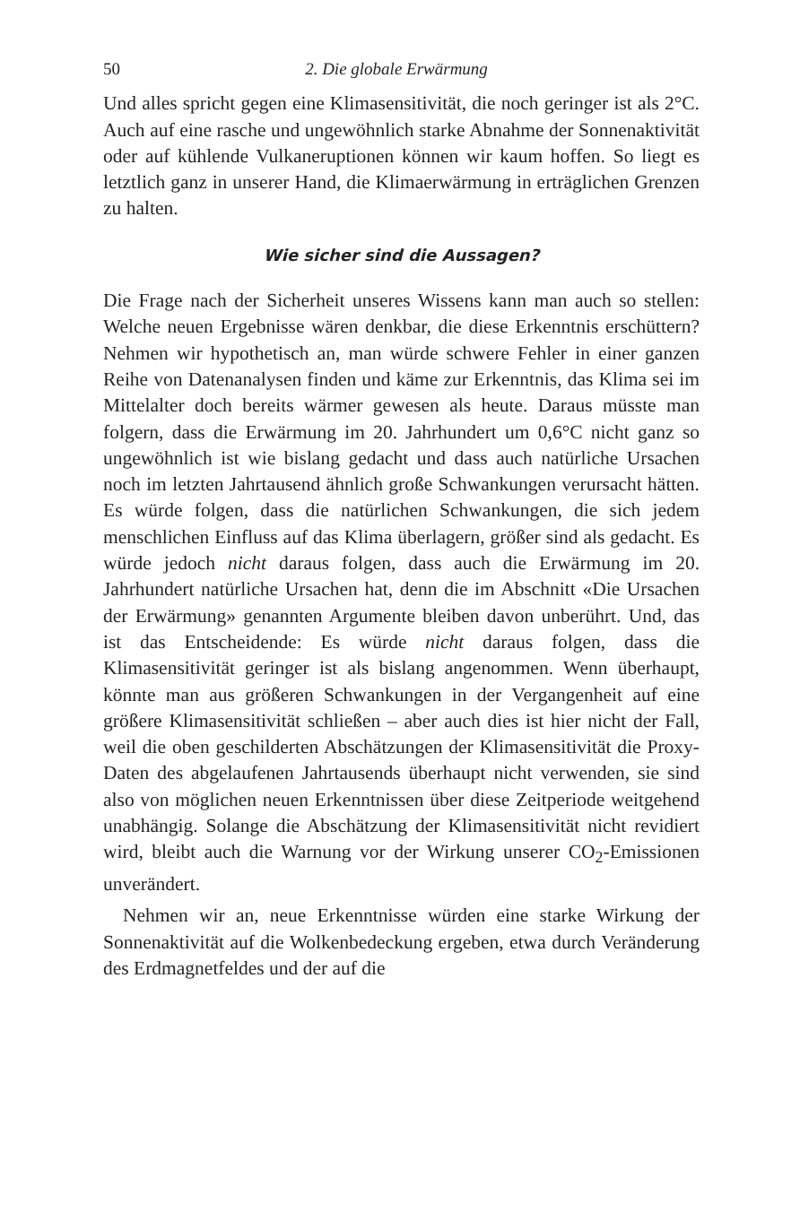50 2. Die globale Erwärmung
Und alles spricht gegen eine Klimasensitivität, die noch geringer ist als 2°C. Auch auf eine rasche und ungewöhnlich starke Abnahme der Sonnenaktivität oder auf kühlende Vulkaneruptionen können wir kaum hoffen. So liegt es letztlich ganz in unserer Hand, die Klimaerwärmung in erträglichen Grenzen zu halten.
Wie sicher sind die Aussagen?
Die Frage nach der Sicherheit unseres Wissens kann man auch so stellen: Welche neuen Ergebnisse wären denkbar, die diese Erkenntnis erschüttern? Nehmen wir hypothetisch an, man würde schwere Fehler in einer ganzen Reihe von Datenanalysen finden und käme zur Erkenntnis, das Klima sei im Mittelalter doch bereits wärmer gewesen als heute. Daraus müsste man folgern, dass die Erwärmung im 20. Jahrhundert um 0,6°C nicht ganz so ungewöhnlich ist wie bislang gedacht und dass auch natürliche Ursachen noch im letzten Jahrtausend ähnlich große Schwankungen verursacht hätten. Es würde folgen, dass die natürlichen Schwankungen, die sich jedem menschlichen Einfluss auf das Klima überlagern, größer sind als gedacht. Es würde jedoch nicht daraus folgen, dass auch die Erwärmung im 20. Jahrhundert natürliche Ursachen hat, denn die im Abschnitt «Die Ursachen der Erwärmung» genannten Argumente bleiben davon unberührt. Und, das ist das Entscheidende: Es würde nicht daraus folgen, dass die Klimasensitivität geringer ist als bislang angenommen. Wenn überhaupt, könnte man aus größeren Schwankungen in der Vergangenheit auf eine größere Klimasensitivität schließen – aber auch dies ist hier nicht der Fall, weil die oben geschilderten Abschätzungen der Klimasensitivität die Proxy-Daten des abgelaufenen Jahrtausends überhaupt nicht verwenden, sie sind also von möglichen neuen Erkenntnissen über diese Zeitperiode weitgehend unabhängig. Solange die Abschätzung der Klimasensitivität nicht revidiert wird, bleibt auch die Warnung vor der Wirkung unserer CO<sub>2</sub>-Emissionen unverändert.
Nehmen wir an, neue Erkenntnisse würden eine starke Wirkung der Sonnenaktivität auf die Wolkenbedeckung ergeben, etwa durch Veränderung des Erdmagnetfeldes und der auf die